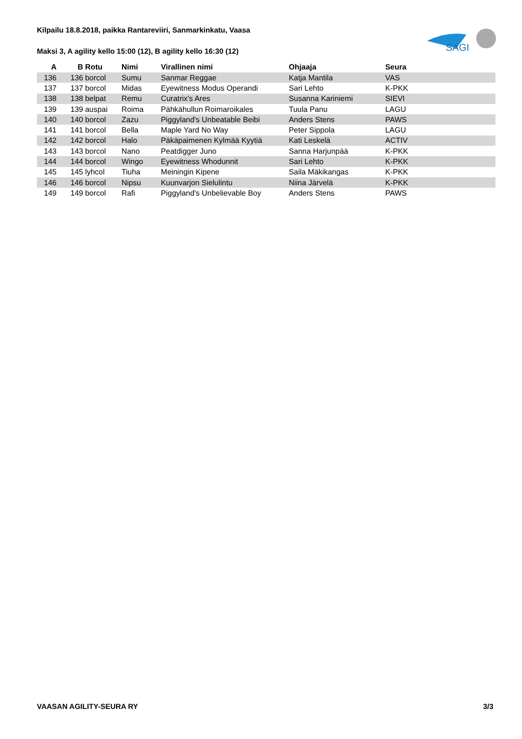Kilpailu 18.8.2018, paikka Rantareviiri, Sanmarkinkatu, Vaasa
Maksi 3, A agility kello 15:00 (12), B agility kello 16:30 (12)
SAGI
| A | B | Rotu | Nimi | Virallinen nimi | Ohjaaja | Seura |
| --- | --- | --- | --- | --- | --- | --- |
| 136 | 136 | borcol | Sumu | Sanmar Reggae | Katja Mantila | VAS |
| 137 | 137 | borcol | Midas | Eyewitness Modus Operandi | Sari Lehto | K-PKK |
| 138 | 138 | belpat | Remu | Curatrix's Ares | Susanna Kariniemi | SIEVI |
| 139 | 139 | auspai | Roima | Pähkähullun Roimaroikales | Tuula Panu | LAGU |
| 140 | 140 | borcol | Zazu | Piggyland's Unbeatable Beibi | Anders Stens | PAWS |
| 141 | 141 | borcol | Bella | Maple Yard No Way | Peter Sippola | LAGU |
| 142 | 142 | borcol | Halo | Päkäpaimenen Kylmää Kyytiä | Kati Leskelä | ACTIV |
| 143 | 143 | borcol | Nano | Peatdigger Juno | Sanna Harjunpää | K-PKK |
| 144 | 144 | borcol | Wingo | Eyewitness Whodunnit | Sari Lehto | K-PKK |
| 145 | 145 | lyhcol | Tiuha | Meiningin Kipene | Saila Mäkikangas | K-PKK |
| 146 | 146 | borcol | Nipsu | Kuunvarjon Sielulintu | Niina Järvelä | K-PKK |
| 149 | 149 | borcol | Rafi | Piggyland's Unbelievable Boy | Anders Stens | PAWS |
VAASAN AGILITY-SEURA RY 3/3